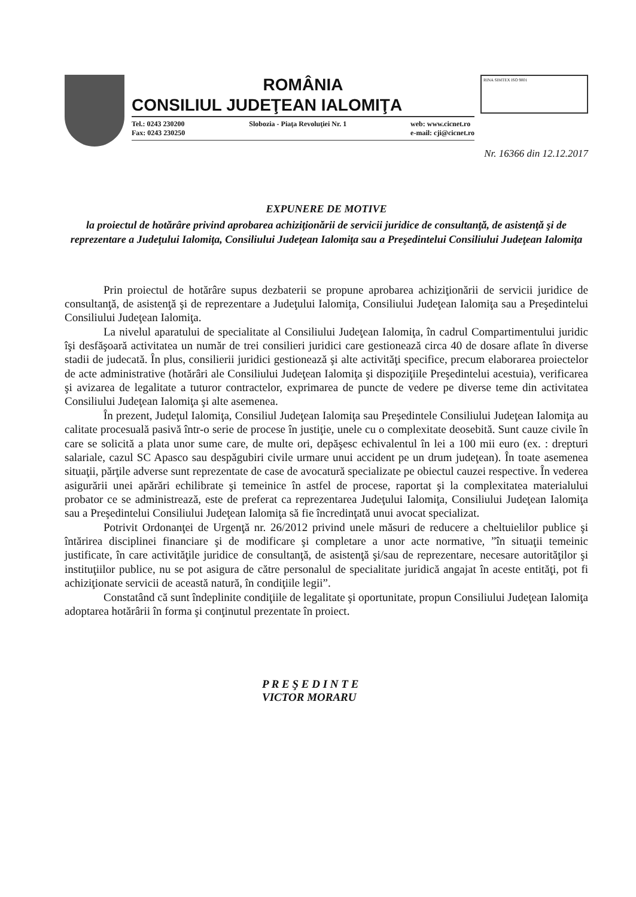ROMÂNIA
CONSILIUL JUDEŢEAN IALOMIŢA
Tel.: 0243 230200
Fax: 0243 230250 Slobozia - Piaţa Revoluţiei Nr. 1 web: www.cicnet.ro
e-mail: cji@cicnet.ro
RINA SIMTEX ISO 9001
Nr. 16366 din 12.12.2017
EXPUNERE DE MOTIVE
la proiectul de hotărâre privind aprobarea achiziţionării de servicii juridice de consultanţă, de asistenţă şi de reprezentare a Judeţului Ialomiţa, Consiliului Judeţean Ialomiţa sau a Preşedintelui Consiliului Judeţean Ialomiţa
Prin proiectul de hotărâre supus dezbaterii se propune aprobarea achiziţionării de servicii juridice de consultanţă, de asistenţă şi de reprezentare a Judeţului Ialomiţa, Consiliului Judeţean Ialomiţa sau a Preşedintelui Consiliului Judeţean Ialomiţa.
La nivelul aparatului de specialitate al Consiliului Judeţean Ialomiţa, în cadrul Compartimentului juridic îşi desfăşoară activitatea un număr de trei consilieri juridici care gestionează circa 40 de dosare aflate în diverse stadii de judecată. În plus, consilierii juridici gestionează şi alte activităţi specifice, precum elaborarea proiectelor de acte administrative (hotărâri ale Consiliului Judeţean Ialomiţa şi dispoziţiile Preşedintelui acestuia), verificarea şi avizarea de legalitate a tuturor contractelor, exprimarea de puncte de vedere pe diverse teme din activitatea Consiliului Judeţean Ialomiţa şi alte asemenea.
În prezent, Judeţul Ialomiţa, Consiliul Judeţean Ialomiţa sau Preşedintele Consiliului Judeţean Ialomiţa au calitate procesuală pasivă într-o serie de procese în justiţie, unele cu o complexitate deosebită. Sunt cauze civile în care se solicită a plata unor sume care, de multe ori, depăşesc echivalentul în lei a 100 mii euro (ex. : drepturi salariale, cazul SC Apasco sau despăgubiri civile urmare unui accident pe un drum judeţean). În toate asemenea situaţii, părţile adverse sunt reprezentate de case de avocatură specializate pe obiectul cauzei respective. În vederea asigurării unei apărări echilibrate şi temeinice în astfel de procese, raportat şi la complexitatea materialului probator ce se administrează, este de preferat ca reprezentarea Judeţului Ialomiţa, Consiliului Judeţean Ialomiţa sau a Preşedintelui Consiliului Judeţean Ialomiţa să fie încredinţată unui avocat specializat.
Potrivit Ordonanţei de Urgenţă nr. 26/2012 privind unele măsuri de reducere a cheltuielilor publice şi întărirea disciplinei financiare şi de modificare şi completare a unor acte normative, ”în situaţii temeinic justificate, în care activităţile juridice de consultanţă, de asistenţă şi/sau de reprezentare, necesare autorităţilor şi instituţiilor publice, nu se pot asigura de către personalul de specialitate juridică angajat în aceste entităţi, pot fi achiziţionate servicii de această natură, în condiţiile legii”.
Constatând că sunt îndeplinite condiţiile de legalitate şi oportunitate, propun Consiliului Judeţean Ialomiţa adoptarea hotărârii în forma şi conţinutul prezentate în proiect.
P R E Ş E D I N T E
VICTOR MORARU